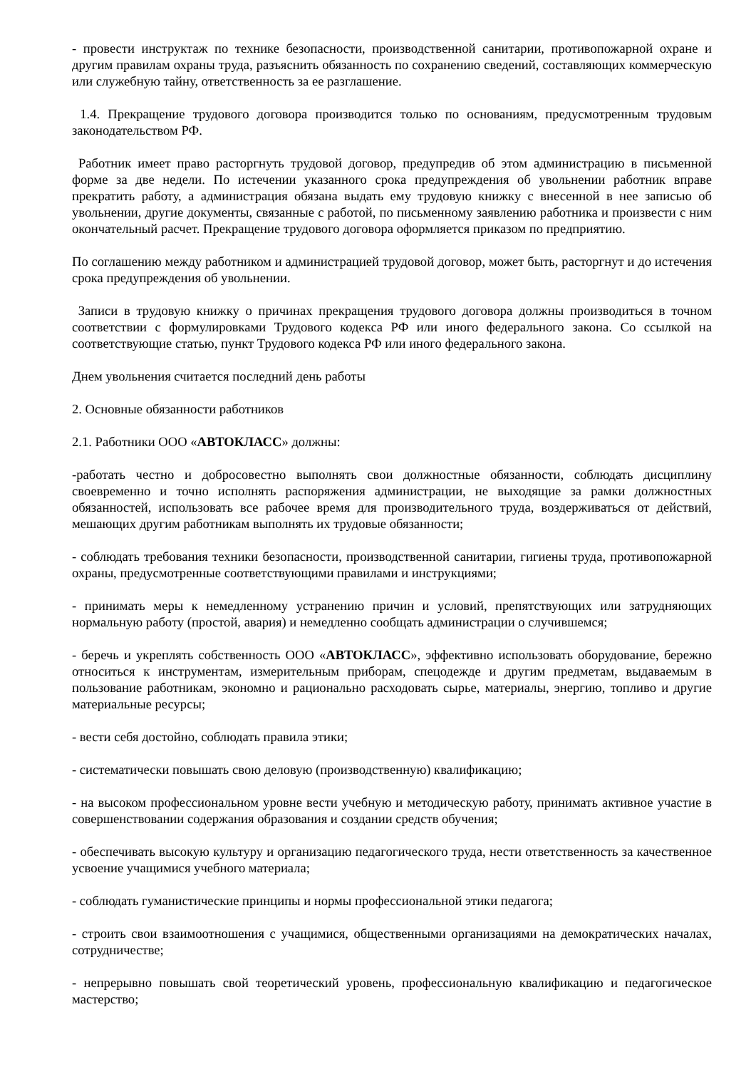- провести инструктаж по технике безопасности, производственной санитарии, противопожарной охране и другим правилам охраны труда, разъяснить обязанность по сохранению сведений, составляющих коммерческую или служебную тайну, ответственность за ее разглашение.
1.4. Прекращение трудового договора производится только по основаниям, предусмотренным трудовым законодательством РФ.
Работник имеет право расторгнуть трудовой договор, предупредив об этом администрацию в письменной форме за две недели. По истечении указанного срока предупреждения об увольнении работник вправе прекратить работу, а администрация обязана выдать ему трудовую книжку с внесенной в нее записью об увольнении, другие документы, связанные с работой, по письменному заявлению работника и произвести с ним окончательный расчет. Прекращение трудового договора оформляется приказом по предприятию.
По соглашению между работником и администрацией трудовой договор, может быть, расторгнут и до истечения срока предупреждения об увольнении.
Записи в трудовую книжку о причинах прекращения трудового договора должны производиться в точном соответствии с формулировками Трудового кодекса РФ или иного федерального закона. Со ссылкой на соответствующие статью, пункт Трудового кодекса РФ или иного федерального закона.
Днем увольнения считается последний день работы
2. Основные обязанности работников
2.1. Работники ООО «АВТОКЛАСС» должны:
-работать честно и добросовестно выполнять свои должностные обязанности, соблюдать дисциплину своевременно и точно исполнять распоряжения администрации, не выходящие за рамки должностных обязанностей, использовать все рабочее время для производительного труда, воздерживаться от действий, мешающих другим работникам выполнять их трудовые обязанности;
- соблюдать требования техники безопасности, производственной санитарии, гигиены труда, противопожарной охраны, предусмотренные соответствующими правилами и инструкциями;
- принимать меры к немедленному устранению причин и условий, препятствующих или затрудняющих нормальную работу (простой, авария) и немедленно сообщать администрации о случившемся;
- беречь и укреплять собственность ООО «АВТОКЛАСС», эффективно использовать оборудование, бережно относиться к инструментам, измерительным приборам, спецодежде и другим предметам, выдаваемым в пользование работникам, экономно и рационально расходовать сырье, материалы, энергию, топливо и другие материальные ресурсы;
- вести себя достойно, соблюдать правила этики;
- систематически повышать свою деловую (производственную) квалификацию;
- на высоком профессиональном уровне вести учебную и методическую работу, принимать активное участие в совершенствовании содержания образования и создании средств обучения;
- обеспечивать высокую культуру и организацию педагогического труда, нести ответственность за качественное усвоение учащимися учебного материала;
- соблюдать гуманистические принципы и нормы профессиональной этики педагога;
- строить свои взаимоотношения с учащимися, общественными организациями на демократических началах, сотрудничестве;
- непрерывно повышать свой теоретический уровень, профессиональную квалификацию и педагогическое мастерство;